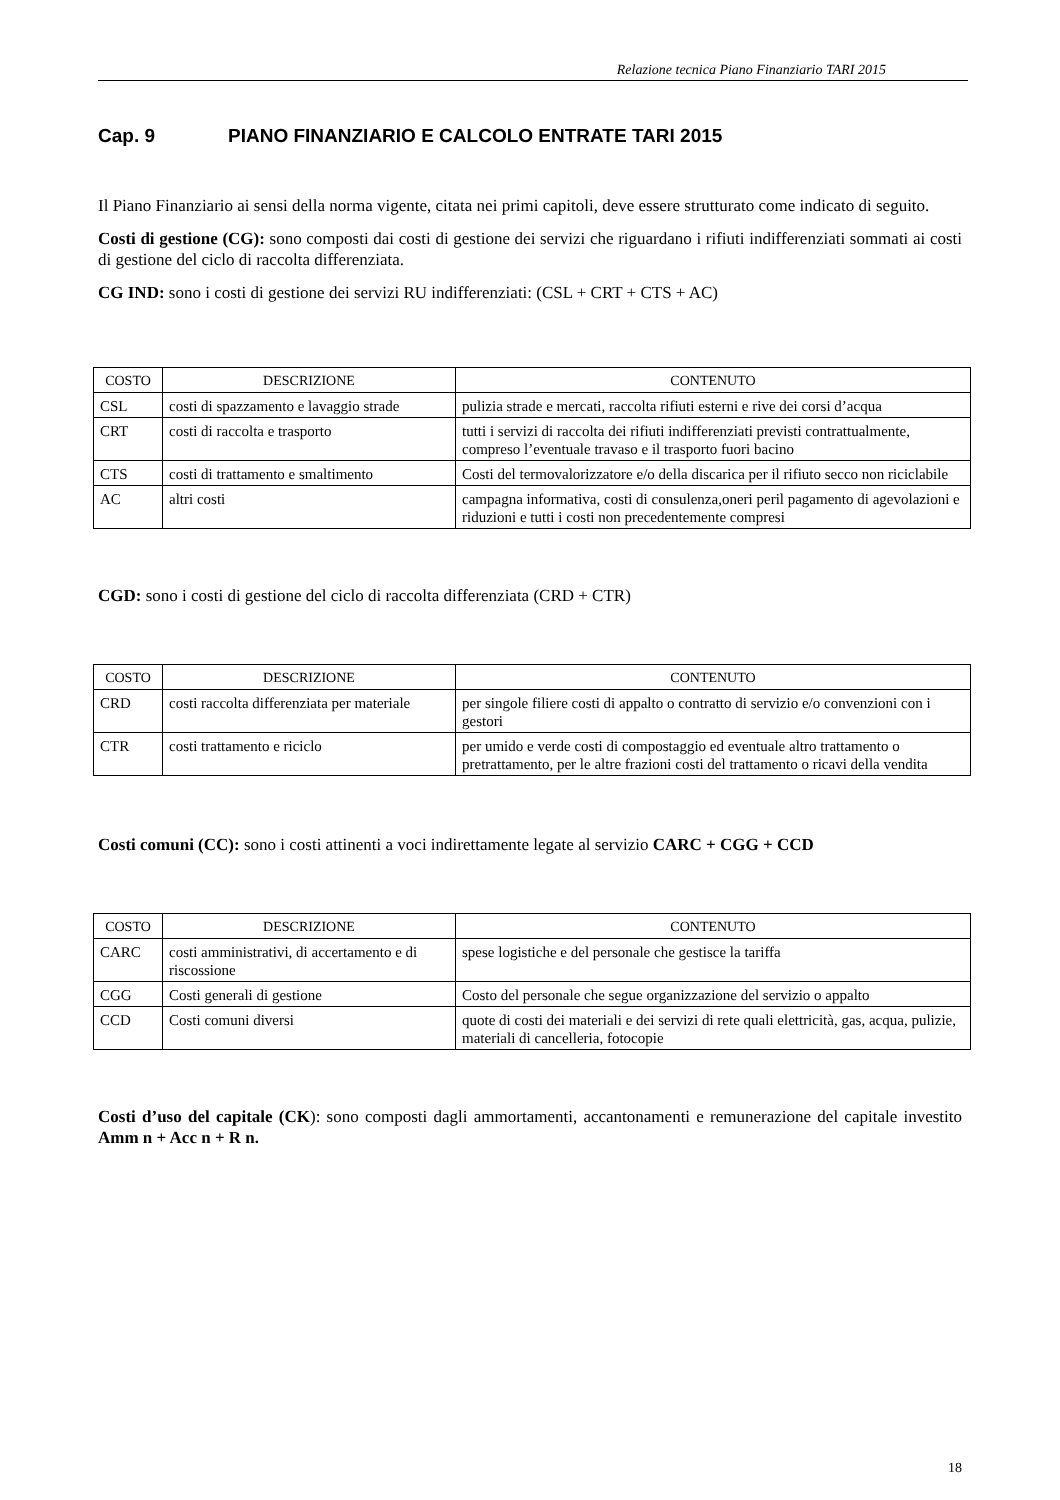Relazione tecnica Piano Finanziario TARI 2015
Cap. 9 PIANO FINANZIARIO E CALCOLO ENTRATE TARI 2015
Il Piano Finanziario ai sensi della norma vigente, citata nei primi capitoli, deve essere strutturato come indicato di seguito.
Costi di gestione (CG): sono composti dai costi di gestione dei servizi che riguardano i rifiuti indifferenziati sommati ai costi di gestione del ciclo di raccolta differenziata.
CG IND: sono i costi di gestione dei servizi RU indifferenziati: (CSL + CRT + CTS + AC)
| COSTO | DESCRIZIONE | CONTENUTO |
| --- | --- | --- |
| CSL | costi di spazzamento e lavaggio strade | pulizia strade e mercati, raccolta rifiuti esterni e rive dei corsi d’acqua |
| CRT | costi di raccolta e trasporto | tutti i servizi di raccolta dei rifiuti indifferenziati previsti contrattualmente, compreso l’eventuale travaso e il trasporto fuori bacino |
| CTS | costi di trattamento e smaltimento | Costi del termovalorizzatore e/o della discarica per il rifiuto secco non riciclabile |
| AC | altri costi | campagna informativa, costi di consulenza,oneri peril pagamento di agevolazioni e riduzioni e tutti i costi non precedentemente compresi |
CGD: sono i costi di gestione del ciclo di raccolta differenziata (CRD + CTR)
| COSTO | DESCRIZIONE | CONTENUTO |
| --- | --- | --- |
| CRD | costi raccolta differenziata per materiale | per singole filiere costi di appalto o contratto di servizio e/o convenzioni con i gestori |
| CTR | costi trattamento e riciclo | per umido e verde costi di compostaggio ed eventuale altro trattamento o pretrattamento, per le altre frazioni costi del trattamento o ricavi della vendita |
Costi comuni (CC): sono i costi attinenti a voci indirettamente legate al servizio CARC + CGG + CCD
| COSTO | DESCRIZIONE | CONTENUTO |
| --- | --- | --- |
| CARC | costi amministrativi, di accertamento e di riscossione | spese logistiche e del personale che gestisce la tariffa |
| CGG | Costi generali di gestione | Costo del personale che segue organizzazione del servizio o appalto |
| CCD | Costi comuni diversi | quote di costi dei materiali e dei servizi di rete quali elettricità, gas, acqua, pulizie, materiali di cancelleria, fotocopie |
Costi d’uso del capitale (CK): sono composti dagli ammortamenti, accantonamenti e remunerazione del capitale investito Amm n + Acc n + R n.
18